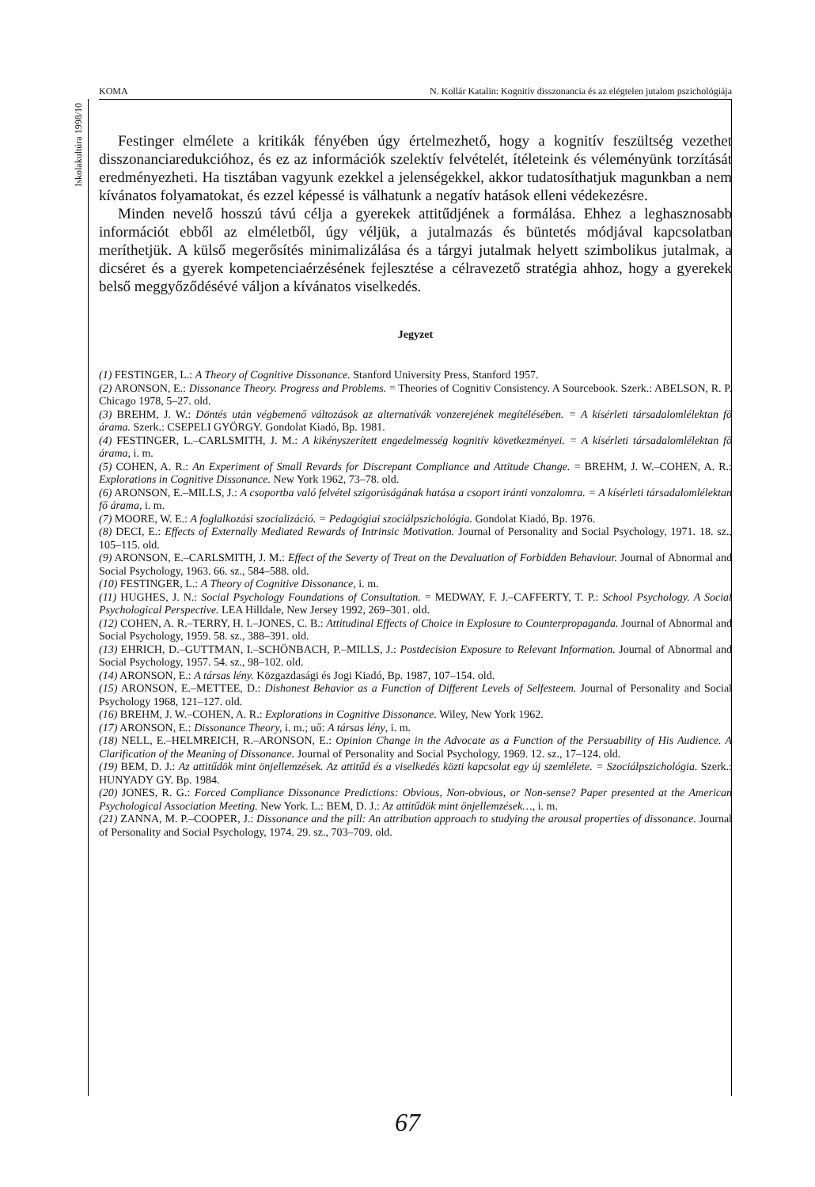Iskolakultúra 1998/10
KOMA N. Kollár Katalin: Kognitív disszonancia és az elégtelen jutalom pszichológiája
Festinger elmélete a kritikák fényében úgy értelmezhető, hogy a kognitív feszültség vezethet disszonanciaredukcióhoz, és ez az információk szelektív felvételét, ítéleteink és véleményünk torzítását eredményezheti. Ha tisztában vagyunk ezekkel a jelenségekkel, akkor tudatosíthatjuk magunkban a nem kívánatos folyamatokat, és ezzel képessé is válhatunk a negatív hatások elleni védekezésre.
Minden nevelő hosszú távú célja a gyerekek attitűdjének a formálása. Ehhez a leghasznosabb információt ebből az elméletből, úgy véljük, a jutalmazás és büntetés módjával kapcsolatban meríthetjük. A külső megerősítés minimalizálása és a tárgyi jutalmak helyett szimbolikus jutalmak, a dicséret és a gyerek kompetenciaérzésének fejlesztése a célravezető stratégia ahhoz, hogy a gyerekek belső meggyőződésévé váljon a kívánatos viselkedés.
Jegyzet
(1) FESTINGER, L.: A Theory of Cognitive Dissonance. Stanford University Press, Stanford 1957.
(2) ARONSON, E.: Dissonance Theory. Progress and Problems. = Theories of Cognitiv Consistency. A Sourcebook. Szerk.: ABELSON, R. P. Chicago 1978, 5–27. old.
(3) BREHM, J. W.: Döntés után végbemenő változások az alternatívák vonzerejének megítélésében. = A kísérleti társadalomlélektan fő árama. Szerk.: CSEPELI GYÖRGY. Gondolat Kiadó, Bp. 1981.
(4) FESTINGER, L.–CARLSMITH, J. M.: A kikényszerített engedelmesség kognitív következményei. = A kísérleti társadalomlélektan fő árama, i. m.
(5) COHEN, A. R.: An Experiment of Small Revards for Discrepant Compliance and Attitude Change. = BREHM, J. W.–COHEN, A. R.: Explorations in Cognitive Dissonance. New York 1962, 73–78. old.
(6) ARONSON, E.–MILLS, J.: A csoportba való felvétel szigorúságának hatása a csoport iránti vonzalomra. = A kísérleti társadalomlélektan fő árama, i. m.
(7) MOORE, W. E.: A foglalkozási szocializáció. = Pedagógiai szociálpszichológia. Gondolat Kiadó, Bp. 1976.
(8) DECI, E.: Effects of Externally Mediated Rewards of Intrinsic Motivation. Journal of Personality and Social Psychology, 1971. 18. sz., 105–115. old.
(9) ARONSON, E.–CARLSMITH, J. M.: Effect of the Severty of Treat on the Devaluation of Forbidden Behaviour. Journal of Abnormal and Social Psychology, 1963. 66. sz., 584–588. old.
(10) FESTINGER, L.: A Theory of Cognitive Dissonance, i. m.
(11) HUGHES, J. N.: Social Psychology Foundations of Consultation. = MEDWAY, F. J.–CAFFERTY, T. P.: School Psychology. A Social Psychological Perspective. LEA Hilldale, New Jersey 1992, 269–301. old.
(12) COHEN, A. R.–TERRY, H. I.–JONES, C. B.: Attitudinal Effects of Choice in Explosure to Counterpropaganda. Journal of Abnormal and Social Psychology, 1959. 58. sz., 388–391. old.
(13) EHRICH, D.–GUTTMAN, I.–SCHÖNBACH, P.–MILLS, J.: Postdecision Exposure to Relevant Information. Journal of Abnormal and Social Psychology, 1957. 54. sz., 98–102. old.
(14) ARONSON, E.: A társas lény. Közgazdasági és Jogi Kiadó, Bp. 1987, 107–154. old.
(15) ARONSON, E.–METTEE, D.: Dishonest Behavior as a Function of Different Levels of Selfesteem. Journal of Personality and Social Psychology 1968, 121–127. old.
(16) BREHM, J. W.–COHEN, A. R.: Explorations in Cognitive Dissonance. Wiley, New York 1962.
(17) ARONSON, E.: Dissonance Theory, i. m.; uő: A társas lény, i. m.
(18) NELL, E.–HELMREICH, R.–ARONSON, E.: Opinion Change in the Advocate as a Function of the Persuability of His Audience. A Clarification of the Meaning of Dissonance. Journal of Personality and Social Psychology, 1969. 12. sz., 17–124. old.
(19) BEM, D. J.: Az attitűdök mint önjellemzések. Az attitűd és a viselkedés közti kapcsolat egy új szemlélete. = Szociálpszichológia. Szerk.: HUNYADY GY. Bp. 1984.
(20) JONES, R. G.: Forced Compliance Dissonance Predictions: Obvious, Non-obvious, or Non-sense? Paper presented at the American Psychological Association Meeting. New York. L.: BEM, D. J.: Az attitűdök mint önjellemzések…, i. m.
(21) ZANNA, M. P.–COOPER, J.: Dissonance and the pill: An attribution approach to studying the arousal properties of dissonance. Journal of Personality and Social Psychology, 1974. 29. sz., 703–709. old.
67